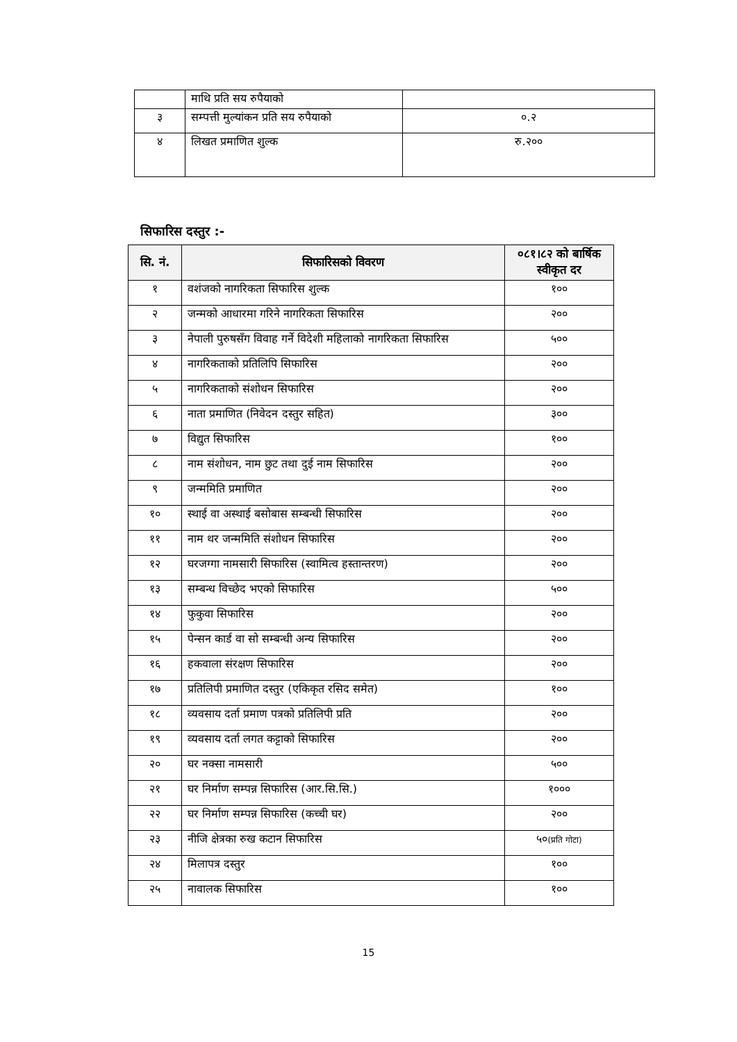| | माथि प्रति सय रुपैयाको | |
| ३ | सम्पत्ती मुल्यांकन प्रति सय रुपैयाको | ०.२ |
| ४ | लिखत प्रमाणित शुल्क | रु.२०० |
सिफारिस दस्तुर :-
| सि. नं. | सिफारिसको विवरण | ०८१।८२ को बार्षिक स्वीकृत दर |
| --- | --- | --- |
| १ | वशंजको नागरिकता सिफारिस शुल्क | १०० |
| २ | जन्मको आधारमा गरिने नागरिकता सिफारिस | २०० |
| ३ | नेपाली पुरुषसँग विवाह गर्ने विदेशी महिलाको नागरिकता सिफारिस | ५०० |
| ४ | नागरिकताको प्रतिलिपि सिफारिस | २०० |
| ५ | नागरिकताको संशोधन सिफारिस | २०० |
| ६ | नाता प्रमाणित (निवेदन दस्तुर सहित) | ३०० |
| ७ | विद्युत सिफारिस | १०० |
| ८ | नाम संशोधन, नाम छुट तथा दुई नाम सिफारिस | २०० |
| ९ | जन्ममिति प्रमाणित | २०० |
| १० | स्थाई वा अस्थाई बसोबास सम्बन्धी सिफारिस | २०० |
| ११ | नाम थर जन्ममिति संशोधन सिफारिस | २०० |
| १२ | घरजग्गा नामसारी सिफारिस (स्वामित्व हस्तान्तरण) | २०० |
| १३ | सम्बन्ध विच्छेद भएको सिफारिस | ५०० |
| १४ | फुकुवा सिफारिस | २०० |
| १५ | पेन्सन कार्ड वा सो सम्बन्धी अन्य सिफारिस | २०० |
| १६ | हकवाला संरक्षण सिफारिस | २०० |
| १७ | प्रतिलिपी प्रमाणित दस्तुर (एकिकृत रसिद समेत) | १०० |
| १८ | व्यवसाय दर्ता प्रमाण पत्रको प्रतिलिपी प्रति | २०० |
| १९ | व्यवसाय दर्ता लगत कट्टाको सिफारिस | २०० |
| २० | घर नक्सा नामसारी | ५०० |
| २१ | घर निर्माण सम्पन्न सिफारिस (आर.सि.सि.) | १००० |
| २२ | घर निर्माण सम्पन्न सिफारिस (कच्ची घर) | २०० |
| २३ | नीजि क्षेत्रका रुख कटान सिफारिस | ५० (प्रति गोटा) |
| २४ | मिलापत्र दस्तुर | १०० |
| २५ | नावालक सिफारिस | १०० |
15